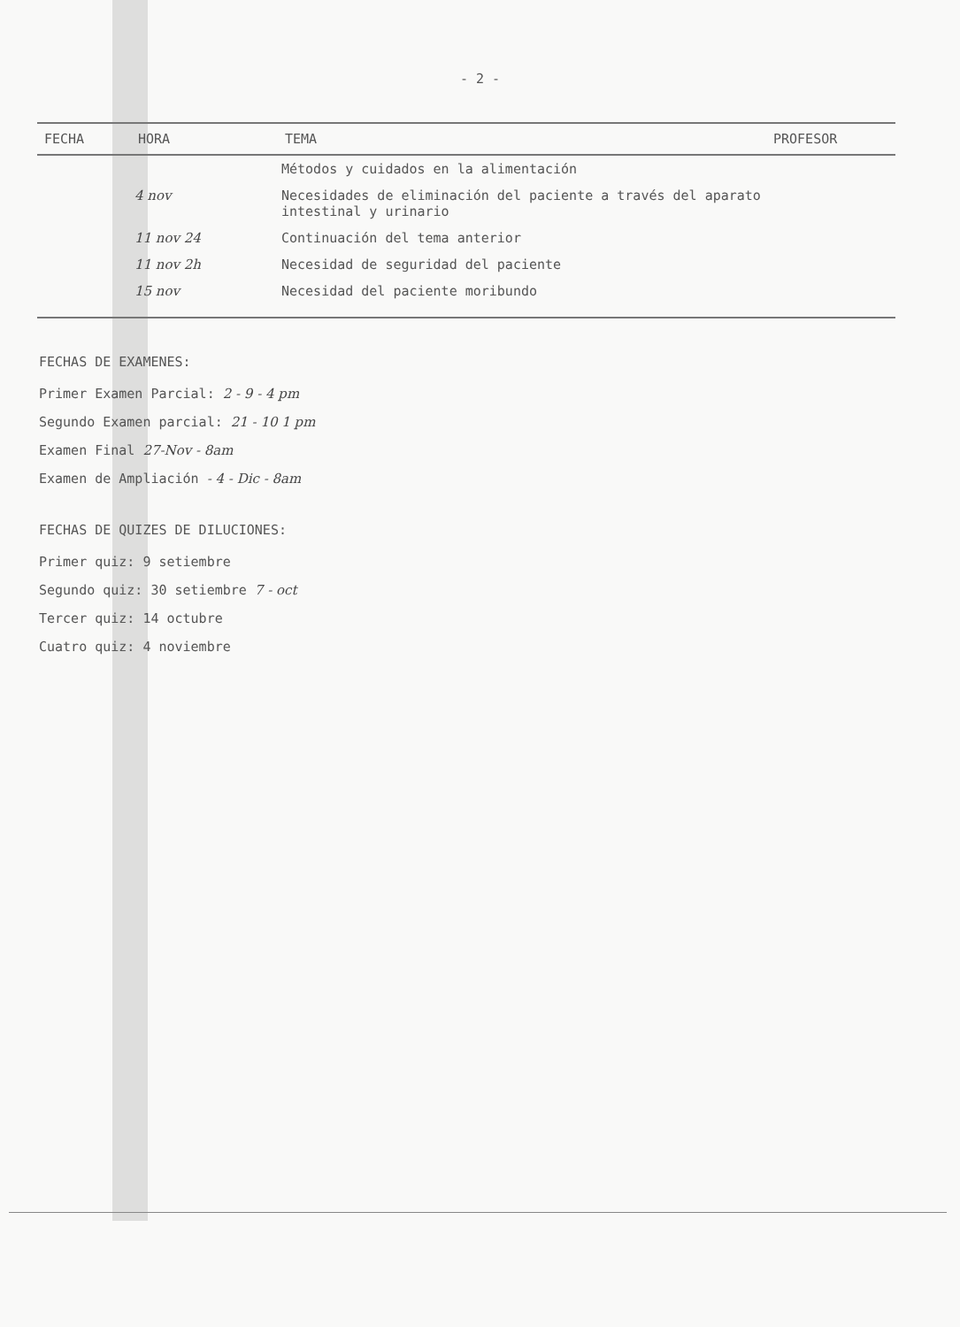- 2 -
| FECHA | HORA | TEMA | PROFESOR |
| --- | --- | --- | --- |
| | | Métodos y cuidados en la alimentación | |
| | 4 nov | Necesidades de eliminación del paciente a través del aparato intestinal y urinario | |
| | 11 nov 24 | Continuación del tema anterior | |
| | 11 nov 2h | Necesidad de seguridad del paciente | |
| | 15 nov | Necesidad del paciente moribundo | |
FECHAS DE EXAMENES:
Primer Examen Parcial: 2 - 9 - 4 pm
Segundo Examen parcial: 21 - 10 1 pm
Examen Final 27-Nov - 8am
Examen de Ampliación - 4 - Dic - 8am
FECHAS DE QUIZES DE DILUCIONES:
Primer quiz: 9 setiembre
Segundo quiz: 30 setiembre 7 - oct
Tercer quiz: 14 octubre
Cuatro quiz: 4 noviembre